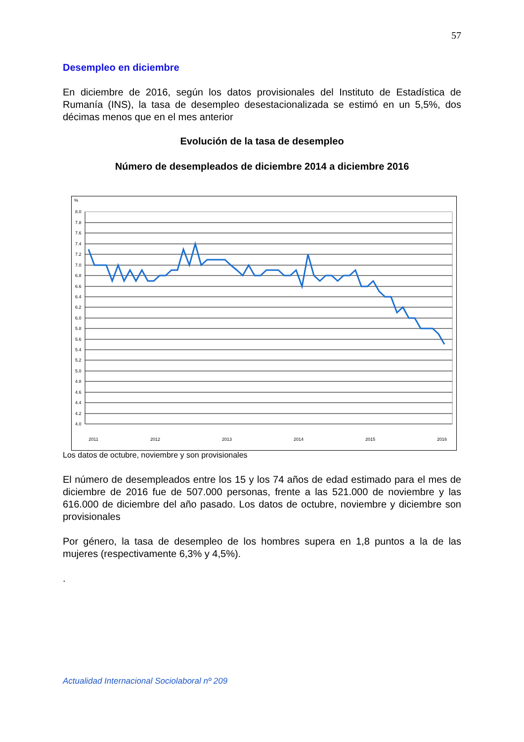57
Desempleo en diciembre
En diciembre de 2016, según los datos provisionales del Instituto de Estadística de Rumanía (INS), la tasa de desempleo desestacionalizada se estimó en un 5,5%, dos décimas menos que en el mes anterior
Evolución de la tasa de desempleo
Número de desempleados de diciembre 2014 a diciembre 2016
%
8.0
7.8
7.6
7.4
7.2
7.0
6.8
6.6
6.4
6.2
6.0
5.8
5.6
5.4
5.2
5.0
4.8
4.6
4.4
4.2
4.0
2011
2012
2013
2014
2015
2016
Los datos de octubre, noviembre y son provisionales
El número de desempleados entre los 15 y los 74 años de edad estimado para el mes de diciembre de 2016 fue de 507.000 personas, frente a las 521.000 de noviembre y las 616.000 de diciembre del año pasado. Los datos de octubre, noviembre y diciembre son provisionales
Por género, la tasa de desempleo de los hombres supera en 1,8 puntos a la de las mujeres (respectivamente 6,3% y 4,5%).
.
Actualidad Internacional Sociolaboral nº 209